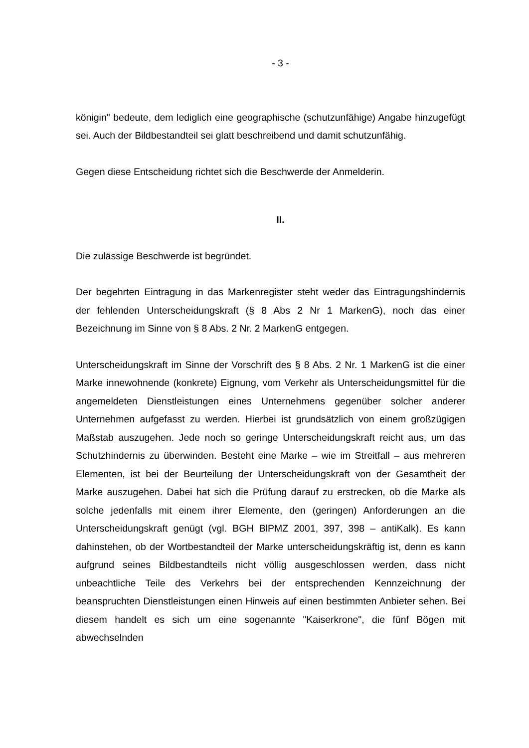- 3 -
königin" bedeute, dem lediglich eine geographische (schutzunfähige) Angabe hinzugefügt sei. Auch der Bildbestandteil sei glatt beschreibend und damit schutzunfähig.
Gegen diese Entscheidung richtet sich die Beschwerde der Anmelderin.
II.
Die zulässige Beschwerde ist begründet.
Der begehrten Eintragung in das Markenregister steht weder das Eintragungshindernis der fehlenden Unterscheidungskraft (§ 8 Abs 2 Nr 1 MarkenG), noch das einer Bezeichnung im Sinne von § 8 Abs. 2 Nr. 2 MarkenG entgegen.
Unterscheidungskraft im Sinne der Vorschrift des § 8 Abs. 2 Nr. 1 MarkenG ist die einer Marke innewohnende (konkrete) Eignung, vom Verkehr als Unterscheidungsmittel für die angemeldeten Dienstleistungen eines Unternehmens gegenüber solcher anderer Unternehmen aufgefasst zu werden. Hierbei ist grundsätzlich von einem großzügigen Maßstab auszugehen. Jede noch so geringe Unterscheidungskraft reicht aus, um das Schutzhindernis zu überwinden. Besteht eine Marke – wie im Streitfall – aus mehreren Elementen, ist bei der Beurteilung der Unterscheidungskraft von der Gesamtheit der Marke auszugehen. Dabei hat sich die Prüfung darauf zu erstrecken, ob die Marke als solche jedenfalls mit einem ihrer Elemente, den (geringen) Anforderungen an die Unterscheidungskraft genügt (vgl. BGH BlPMZ 2001, 397, 398 – antiKalk). Es kann dahinstehen, ob der Wortbestandteil der Marke unterscheidungskräftig ist, denn es kann aufgrund seines Bildbestandteils nicht völlig ausgeschlossen werden, dass nicht unbeachtliche Teile des Verkehrs bei der entsprechenden Kennzeichnung der beanspruchten Dienstleistungen einen Hinweis auf einen bestimmten Anbieter sehen. Bei diesem handelt es sich um eine sogenannte "Kaiserkrone", die fünf Bögen mit abwechselnden